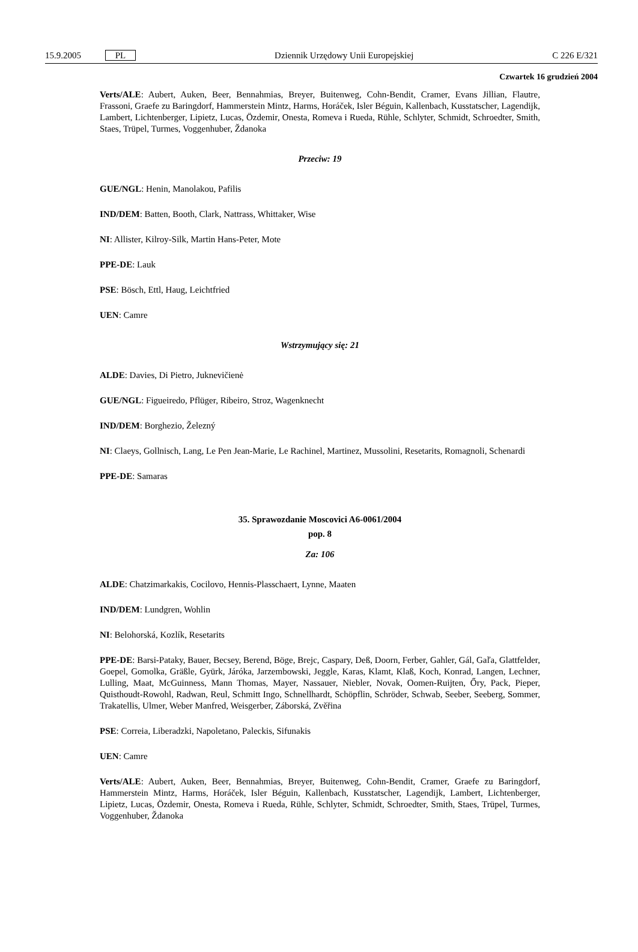15.9.2005 PL Dziennik Urzędowy Unii Europejskiej C 226 E/321
Czwartek 16 grudzień 2004
Verts/ALE: Aubert, Auken, Beer, Bennahmias, Breyer, Buitenweg, Cohn-Bendit, Cramer, Evans Jillian, Flautre, Frassoni, Graefe zu Baringdorf, Hammerstein Mintz, Harms, Horáček, Isler Béguin, Kallenbach, Kusstatscher, Lagendijk, Lambert, Lichtenberger, Lipietz, Lucas, Özdemir, Onesta, Romeva i Rueda, Rühle, Schlyter, Schmidt, Schroedter, Smith, Staes, Trüpel, Turmes, Voggenhuber, Ždanoka
Przeciw: 19
GUE/NGL: Henin, Manolakou, Pafilis
IND/DEM: Batten, Booth, Clark, Nattrass, Whittaker, Wise
NI: Allister, Kilroy-Silk, Martin Hans-Peter, Mote
PPE-DE: Lauk
PSE: Bösch, Ettl, Haug, Leichtfried
UEN: Camre
Wstrzymujący się: 21
ALDE: Davies, Di Pietro, Juknevičienė
GUE/NGL: Figueiredo, Pflüger, Ribeiro, Stroz, Wagenknecht
IND/DEM: Borghezio, Železný
NI: Claeys, Gollnisch, Lang, Le Pen Jean-Marie, Le Rachinel, Martinez, Mussolini, Resetarits, Romagnoli, Schenardi
PPE-DE: Samaras
35. Sprawozdanie Moscovici A6-0061/2004
pop. 8
Za: 106
ALDE: Chatzimarkakis, Cocilovo, Hennis-Plasschaert, Lynne, Maaten
IND/DEM: Lundgren, Wohlin
NI: Belohorská, Kozlík, Resetarits
PPE-DE: Barsi-Pataky, Bauer, Becsey, Berend, Böge, Brejc, Caspary, Deß, Doorn, Ferber, Gahler, Gál, Gaľa, Glattfelder, Goepel, Gomolka, Gräßle, Gyürk, Járóka, Jarzembowski, Jeggle, Karas, Klamt, Klaß, Koch, Konrad, Langen, Lechner, Lulling, Maat, McGuinness, Mann Thomas, Mayer, Nassauer, Niebler, Novak, Oomen-Ruijten, Őry, Pack, Pieper, Quisthoudt-Rowohl, Radwan, Reul, Schmitt Ingo, Schnellhardt, Schöpflin, Schröder, Schwab, Seeber, Seeberg, Sommer, Trakatellis, Ulmer, Weber Manfred, Weisgerber, Záborská, Zvěřina
PSE: Correia, Liberadzki, Napoletano, Paleckis, Sifunakis
UEN: Camre
Verts/ALE: Aubert, Auken, Beer, Bennahmias, Breyer, Buitenweg, Cohn-Bendit, Cramer, Graefe zu Baringdorf, Hammerstein Mintz, Harms, Horáček, Isler Béguin, Kallenbach, Kusstatscher, Lagendijk, Lambert, Lichtenberger, Lipietz, Lucas, Özdemir, Onesta, Romeva i Rueda, Rühle, Schlyter, Schmidt, Schroedter, Smith, Staes, Trüpel, Turmes, Voggenhuber, Ždanoka